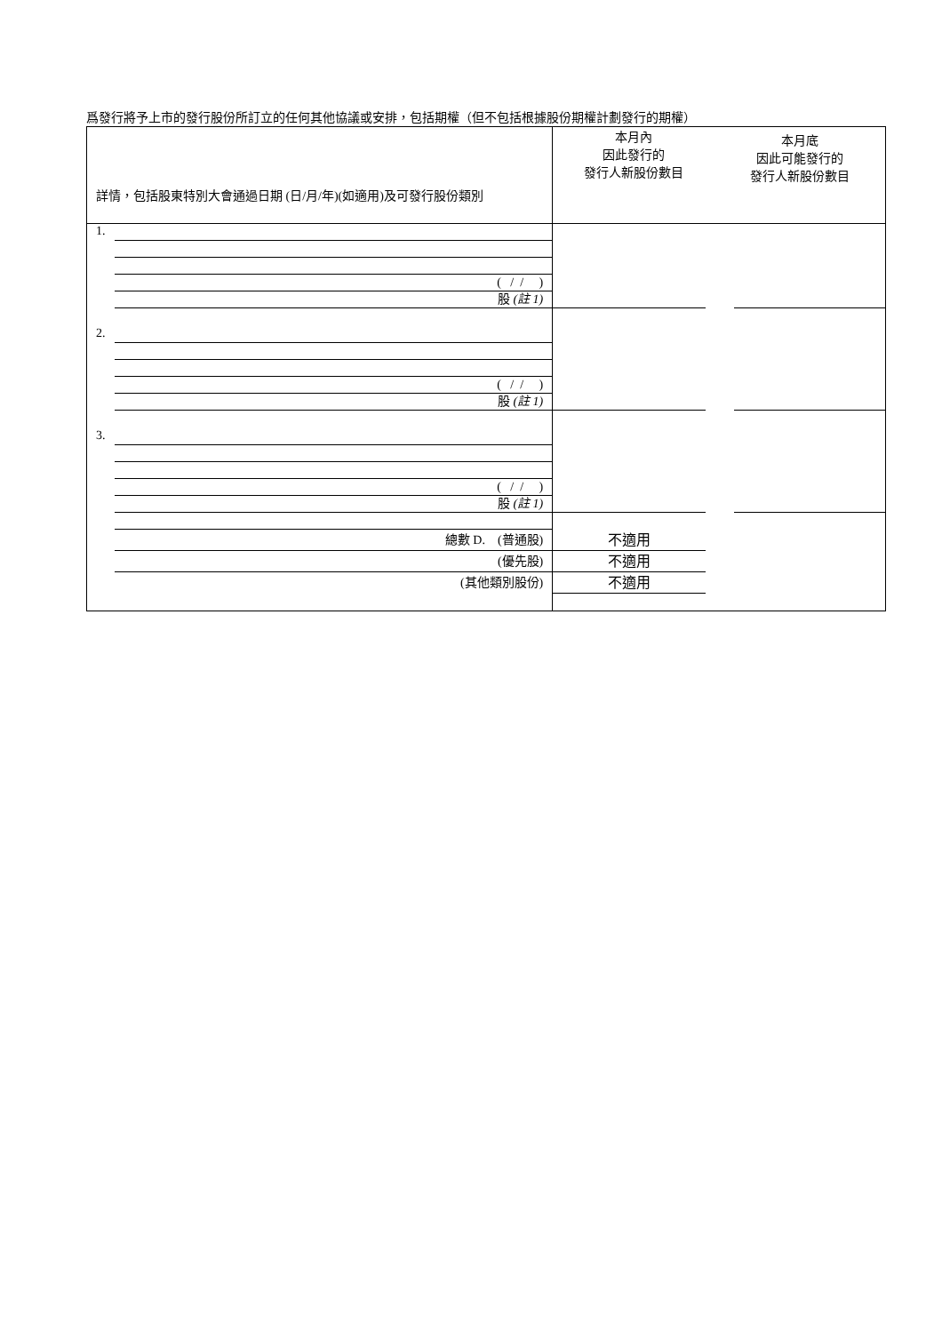爲發行將予上市的發行股份所訂立的任何其他協議或安排，包括期權（但不包括根據股份期權計劃發行的期權）
| 詳情，包括股東特別大會通過日期 (日/月/年)(如適用)及可發行股份類別 | 本月內 因此發行的 發行人新股份數目 | 本月底 因此可能發行的 發行人新股份數目 |
| 1. ( / / ) 股 (註 1) | | |
| 2. ( / / ) 股 (註 1) | | |
| 3. ( / / ) 股 (註 1) | | |
| 總數 D. (普通股) (優先股) (其他類別股份) | 不適用 不適用 不適用 | |